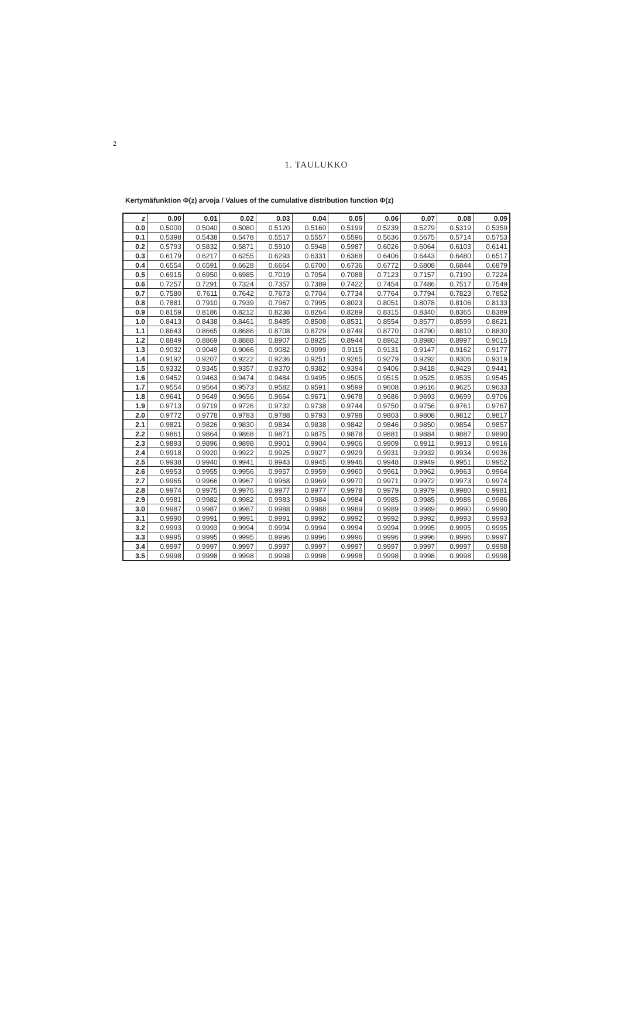2
1. TAULUKKO
Kertymäfunktion Φ(z) arvoja / Values of the cumulative distribution function Φ(z)
| z | 0.00 | 0.01 | 0.02 | 0.03 | 0.04 | 0.05 | 0.06 | 0.07 | 0.08 | 0.09 |
| --- | --- | --- | --- | --- | --- | --- | --- | --- | --- | --- |
| 0.0 | 0.5000 | 0.5040 | 0.5080 | 0.5120 | 0.5160 | 0.5199 | 0.5239 | 0.5279 | 0.5319 | 0.5359 |
| 0.1 | 0.5398 | 0.5438 | 0.5478 | 0.5517 | 0.5557 | 0.5596 | 0.5636 | 0.5675 | 0.5714 | 0.5753 |
| 0.2 | 0.5793 | 0.5832 | 0.5871 | 0.5910 | 0.5948 | 0.5987 | 0.6026 | 0.6064 | 0.6103 | 0.6141 |
| 0.3 | 0.6179 | 0.6217 | 0.6255 | 0.6293 | 0.6331 | 0.6368 | 0.6406 | 0.6443 | 0.6480 | 0.6517 |
| 0.4 | 0.6554 | 0.6591 | 0.6628 | 0.6664 | 0.6700 | 0.6736 | 0.6772 | 0.6808 | 0.6844 | 0.6879 |
| 0.5 | 0.6915 | 0.6950 | 0.6985 | 0.7019 | 0.7054 | 0.7088 | 0.7123 | 0.7157 | 0.7190 | 0.7224 |
| 0.6 | 0.7257 | 0.7291 | 0.7324 | 0.7357 | 0.7389 | 0.7422 | 0.7454 | 0.7486 | 0.7517 | 0.7549 |
| 0.7 | 0.7580 | 0.7611 | 0.7642 | 0.7673 | 0.7704 | 0.7734 | 0.7764 | 0.7794 | 0.7823 | 0.7852 |
| 0.8 | 0.7881 | 0.7910 | 0.7939 | 0.7967 | 0.7995 | 0.8023 | 0.8051 | 0.8078 | 0.8106 | 0.8133 |
| 0.9 | 0.8159 | 0.8186 | 0.8212 | 0.8238 | 0.8264 | 0.8289 | 0.8315 | 0.8340 | 0.8365 | 0.8389 |
| 1.0 | 0.8413 | 0.8438 | 0.8461 | 0.8485 | 0.8508 | 0.8531 | 0.8554 | 0.8577 | 0.8599 | 0.8621 |
| 1.1 | 0.8643 | 0.8665 | 0.8686 | 0.8708 | 0.8729 | 0.8749 | 0.8770 | 0.8790 | 0.8810 | 0.8830 |
| 1.2 | 0.8849 | 0.8869 | 0.8888 | 0.8907 | 0.8925 | 0.8944 | 0.8962 | 0.8980 | 0.8997 | 0.9015 |
| 1.3 | 0.9032 | 0.9049 | 0.9066 | 0.9082 | 0.9099 | 0.9115 | 0.9131 | 0.9147 | 0.9162 | 0.9177 |
| 1.4 | 0.9192 | 0.9207 | 0.9222 | 0.9236 | 0.9251 | 0.9265 | 0.9279 | 0.9292 | 0.9306 | 0.9319 |
| 1.5 | 0.9332 | 0.9345 | 0.9357 | 0.9370 | 0.9382 | 0.9394 | 0.9406 | 0.9418 | 0.9429 | 0.9441 |
| 1.6 | 0.9452 | 0.9463 | 0.9474 | 0.9484 | 0.9495 | 0.9505 | 0.9515 | 0.9525 | 0.9535 | 0.9545 |
| 1.7 | 0.9554 | 0.9564 | 0.9573 | 0.9582 | 0.9591 | 0.9599 | 0.9608 | 0.9616 | 0.9625 | 0.9633 |
| 1.8 | 0.9641 | 0.9649 | 0.9656 | 0.9664 | 0.9671 | 0.9678 | 0.9686 | 0.9693 | 0.9699 | 0.9706 |
| 1.9 | 0.9713 | 0.9719 | 0.9726 | 0.9732 | 0.9738 | 0.9744 | 0.9750 | 0.9756 | 0.9761 | 0.9767 |
| 2.0 | 0.9772 | 0.9778 | 0.9783 | 0.9788 | 0.9793 | 0.9798 | 0.9803 | 0.9808 | 0.9812 | 0.9817 |
| 2.1 | 0.9821 | 0.9826 | 0.9830 | 0.9834 | 0.9838 | 0.9842 | 0.9846 | 0.9850 | 0.9854 | 0.9857 |
| 2.2 | 0.9861 | 0.9864 | 0.9868 | 0.9871 | 0.9875 | 0.9878 | 0.9881 | 0.9884 | 0.9887 | 0.9890 |
| 2.3 | 0.9893 | 0.9896 | 0.9898 | 0.9901 | 0.9904 | 0.9906 | 0.9909 | 0.9911 | 0.9913 | 0.9916 |
| 2.4 | 0.9918 | 0.9920 | 0.9922 | 0.9925 | 0.9927 | 0.9929 | 0.9931 | 0.9932 | 0.9934 | 0.9936 |
| 2.5 | 0.9938 | 0.9940 | 0.9941 | 0.9943 | 0.9945 | 0.9946 | 0.9948 | 0.9949 | 0.9951 | 0.9952 |
| 2.6 | 0.9953 | 0.9955 | 0.9956 | 0.9957 | 0.9959 | 0.9960 | 0.9961 | 0.9962 | 0.9963 | 0.9964 |
| 2.7 | 0.9965 | 0.9966 | 0.9967 | 0.9968 | 0.9969 | 0.9970 | 0.9971 | 0.9972 | 0.9973 | 0.9974 |
| 2.8 | 0.9974 | 0.9975 | 0.9976 | 0.9977 | 0.9977 | 0.9978 | 0.9979 | 0.9979 | 0.9980 | 0.9981 |
| 2.9 | 0.9981 | 0.9982 | 0.9982 | 0.9983 | 0.9984 | 0.9984 | 0.9985 | 0.9985 | 0.9986 | 0.9986 |
| 3.0 | 0.9987 | 0.9987 | 0.9987 | 0.9988 | 0.9988 | 0.9989 | 0.9989 | 0.9989 | 0.9990 | 0.9990 |
| 3.1 | 0.9990 | 0.9991 | 0.9991 | 0.9991 | 0.9992 | 0.9992 | 0.9992 | 0.9992 | 0.9993 | 0.9993 |
| 3.2 | 0.9993 | 0.9993 | 0.9994 | 0.9994 | 0.9994 | 0.9994 | 0.9994 | 0.9995 | 0.9995 | 0.9995 |
| 3.3 | 0.9995 | 0.9995 | 0.9995 | 0.9996 | 0.9996 | 0.9996 | 0.9996 | 0.9996 | 0.9996 | 0.9997 |
| 3.4 | 0.9997 | 0.9997 | 0.9997 | 0.9997 | 0.9997 | 0.9997 | 0.9997 | 0.9997 | 0.9997 | 0.9998 |
| 3.5 | 0.9998 | 0.9998 | 0.9998 | 0.9998 | 0.9998 | 0.9998 | 0.9998 | 0.9998 | 0.9998 | 0.9998 |